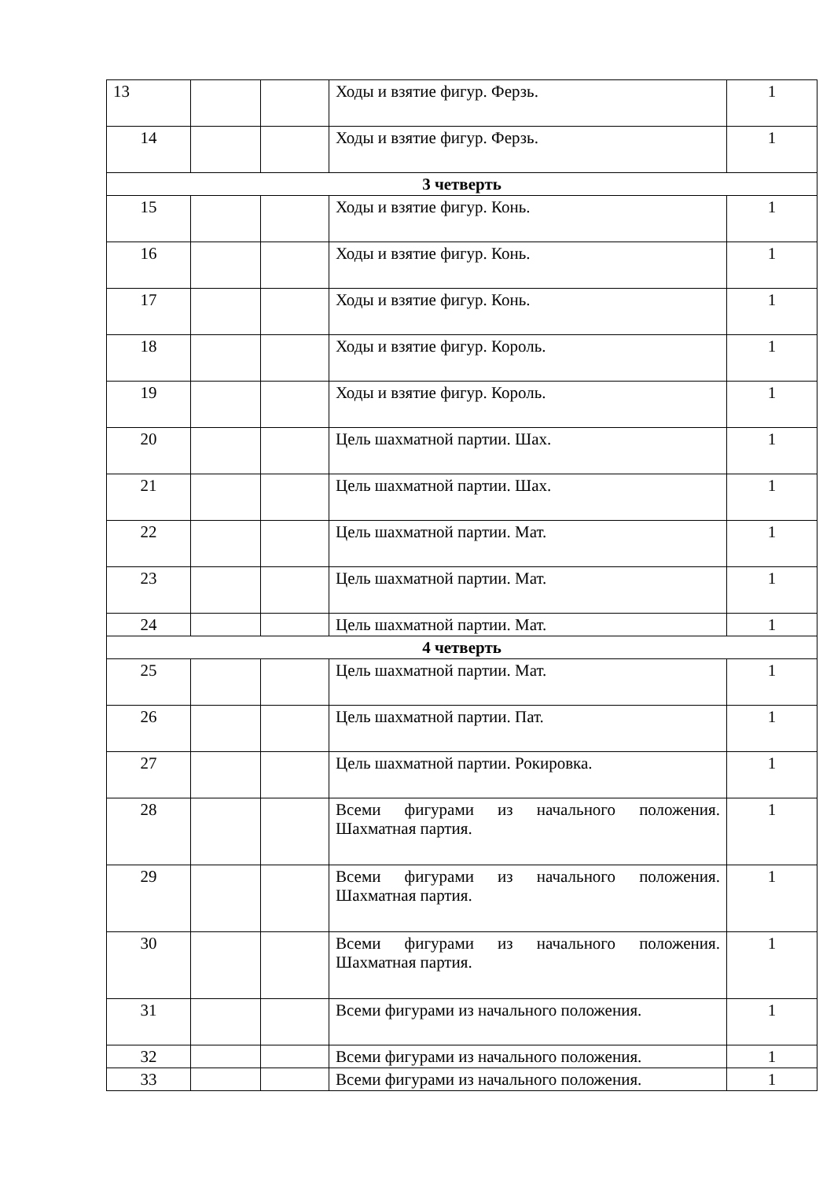| 13 | | | Ходы и взятие фигур. Ферзь. | 1 |
| 14 | | | Ходы и взятие фигур. Ферзь. | 1 |
| 3 четверть | | | | |
| 15 | | | Ходы и взятие фигур. Конь. | 1 |
| 16 | | | Ходы и взятие фигур. Конь. | 1 |
| 17 | | | Ходы и взятие фигур. Конь. | 1 |
| 18 | | | Ходы и взятие фигур. Король. | 1 |
| 19 | | | Ходы и взятие фигур. Король. | 1 |
| 20 | | | Цель шахматной партии. Шах. | 1 |
| 21 | | | Цель шахматной партии. Шах. | 1 |
| 22 | | | Цель шахматной партии. Мат. | 1 |
| 23 | | | Цель шахматной партии. Мат. | 1 |
| 24 | | | Цель шахматной партии. Мат. | 1 |
| 4 четверть | | | | |
| 25 | | | Цель шахматной партии. Мат. | 1 |
| 26 | | | Цель шахматной партии. Пат. | 1 |
| 27 | | | Цель шахматной партии. Рокировка. | 1 |
| 28 | | | Всеми фигурами из начального положения. Шахматная партия. | 1 |
| 29 | | | Всеми фигурами из начального положения. Шахматная партия. | 1 |
| 30 | | | Всеми фигурами из начального положения. Шахматная партия. | 1 |
| 31 | | | Всеми фигурами из начального положения. | 1 |
| 32 | | | Всеми фигурами из начального положения. | 1 |
| 33 | | | Всеми фигурами из начального положения. | 1 |